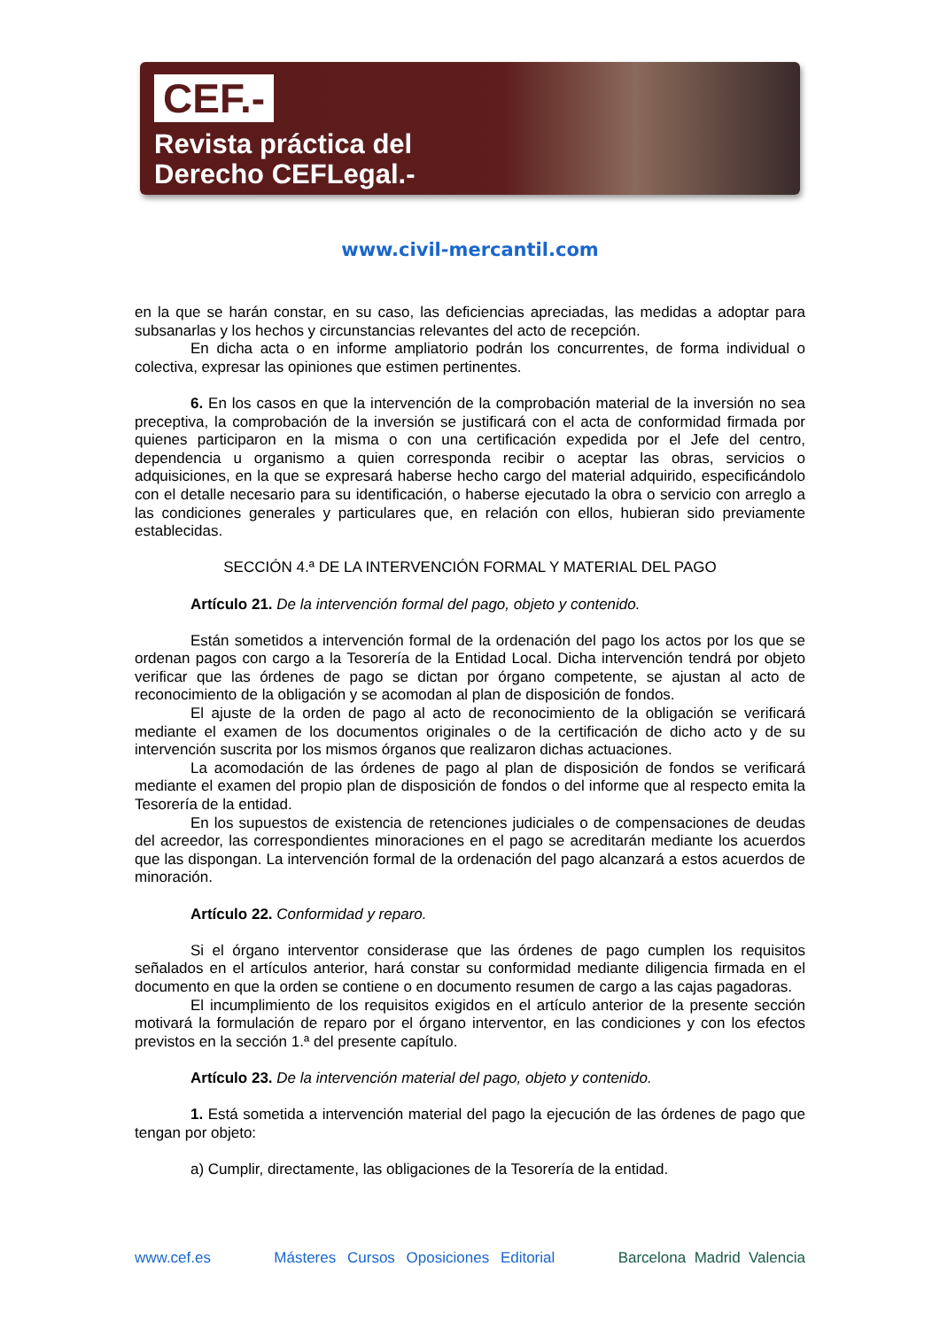CEF.-
Revista práctica del
Derecho CEFLegal.-
www.civil-mercantil.com
en la que se harán constar, en su caso, las deficiencias apreciadas, las medidas a adoptar para subsanarlas y los hechos y circunstancias relevantes del acto de recepción.
En dicha acta o en informe ampliatorio podrán los concurrentes, de forma individual o colectiva, expresar las opiniones que estimen pertinentes.
6. En los casos en que la intervención de la comprobación material de la inversión no sea preceptiva, la comprobación de la inversión se justificará con el acta de conformidad firmada por quienes participaron en la misma o con una certificación expedida por el Jefe del centro, dependencia u organismo a quien corresponda recibir o aceptar las obras, servicios o adquisiciones, en la que se expresará haberse hecho cargo del material adquirido, especificándolo con el detalle necesario para su identificación, o haberse ejecutado la obra o servicio con arreglo a las condiciones generales y particulares que, en relación con ellos, hubieran sido previamente establecidas.
SECCIÓN 4.ª DE LA INTERVENCIÓN FORMAL Y MATERIAL DEL PAGO
Artículo 21. De la intervención formal del pago, objeto y contenido.
Están sometidos a intervención formal de la ordenación del pago los actos por los que se ordenan pagos con cargo a la Tesorería de la Entidad Local. Dicha intervención tendrá por objeto verificar que las órdenes de pago se dictan por órgano competente, se ajustan al acto de reconocimiento de la obligación y se acomodan al plan de disposición de fondos.
El ajuste de la orden de pago al acto de reconocimiento de la obligación se verificará mediante el examen de los documentos originales o de la certificación de dicho acto y de su intervención suscrita por los mismos órganos que realizaron dichas actuaciones.
La acomodación de las órdenes de pago al plan de disposición de fondos se verificará mediante el examen del propio plan de disposición de fondos o del informe que al respecto emita la Tesorería de la entidad.
En los supuestos de existencia de retenciones judiciales o de compensaciones de deudas del acreedor, las correspondientes minoraciones en el pago se acreditarán mediante los acuerdos que las dispongan. La intervención formal de la ordenación del pago alcanzará a estos acuerdos de minoración.
Artículo 22. Conformidad y reparo.
Si el órgano interventor considerase que las órdenes de pago cumplen los requisitos señalados en el artículos anterior, hará constar su conformidad mediante diligencia firmada en el documento en que la orden se contiene o en documento resumen de cargo a las cajas pagadoras.
El incumplimiento de los requisitos exigidos en el artículo anterior de la presente sección motivará la formulación de reparo por el órgano interventor, en las condiciones y con los efectos previstos en la sección 1.ª del presente capítulo.
Artículo 23. De la intervención material del pago, objeto y contenido.
1. Está sometida a intervención material del pago la ejecución de las órdenes de pago que tengan por objeto:
a) Cumplir, directamente, las obligaciones de la Tesorería de la entidad.
www.cef.es Másteres Cursos Oposiciones Editorial Barcelona Madrid Valencia